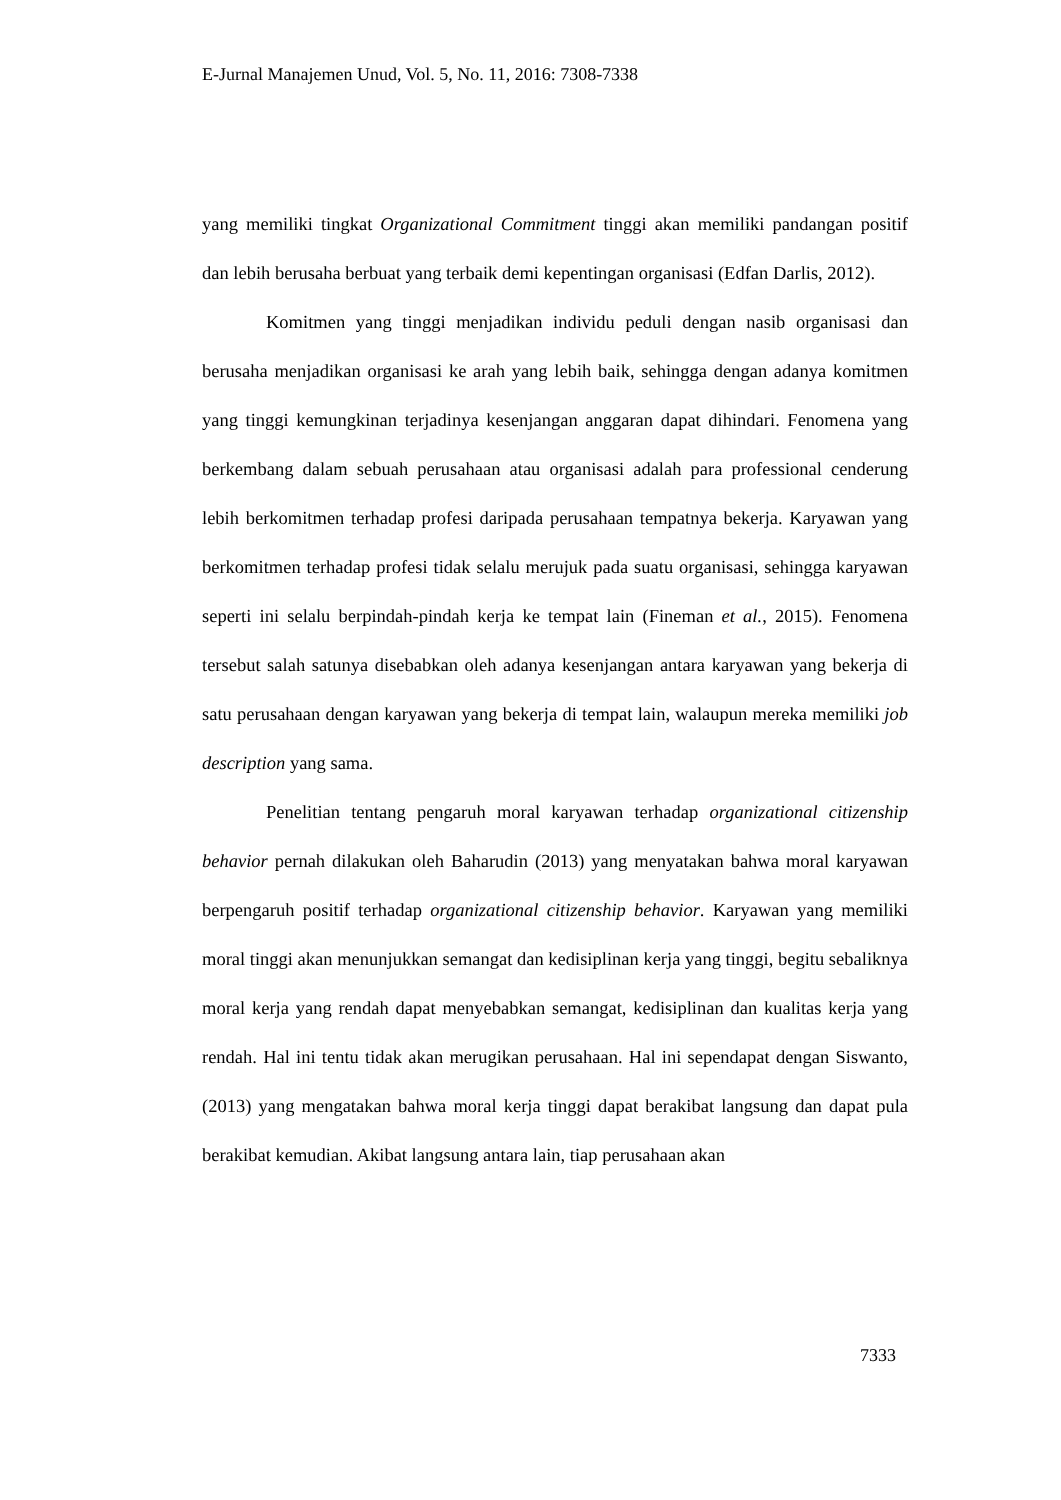E-Jurnal Manajemen Unud, Vol. 5, No. 11, 2016: 7308-7338
yang memiliki tingkat Organizational Commitment tinggi akan memiliki pandangan positif dan lebih berusaha berbuat yang terbaik demi kepentingan organisasi (Edfan Darlis, 2012).
Komitmen yang tinggi menjadikan individu peduli dengan nasib organisasi dan berusaha menjadikan organisasi ke arah yang lebih baik, sehingga dengan adanya komitmen yang tinggi kemungkinan terjadinya kesenjangan anggaran dapat dihindari. Fenomena yang berkembang dalam sebuah perusahaan atau organisasi adalah para professional cenderung lebih berkomitmen terhadap profesi daripada perusahaan tempatnya bekerja. Karyawan yang berkomitmen terhadap profesi tidak selalu merujuk pada suatu organisasi, sehingga karyawan seperti ini selalu berpindah-pindah kerja ke tempat lain (Fineman et al., 2015). Fenomena tersebut salah satunya disebabkan oleh adanya kesenjangan antara karyawan yang bekerja di satu perusahaan dengan karyawan yang bekerja di tempat lain, walaupun mereka memiliki job description yang sama.
Penelitian tentang pengaruh moral karyawan terhadap organizational citizenship behavior pernah dilakukan oleh Baharudin (2013) yang menyatakan bahwa moral karyawan berpengaruh positif terhadap organizational citizenship behavior. Karyawan yang memiliki moral tinggi akan menunjukkan semangat dan kedisiplinan kerja yang tinggi, begitu sebaliknya moral kerja yang rendah dapat menyebabkan semangat, kedisiplinan dan kualitas kerja yang rendah. Hal ini tentu tidak akan merugikan perusahaan. Hal ini sependapat dengan Siswanto, (2013) yang mengatakan bahwa moral kerja tinggi dapat berakibat langsung dan dapat pula berakibat kemudian. Akibat langsung antara lain, tiap perusahaan akan
7333